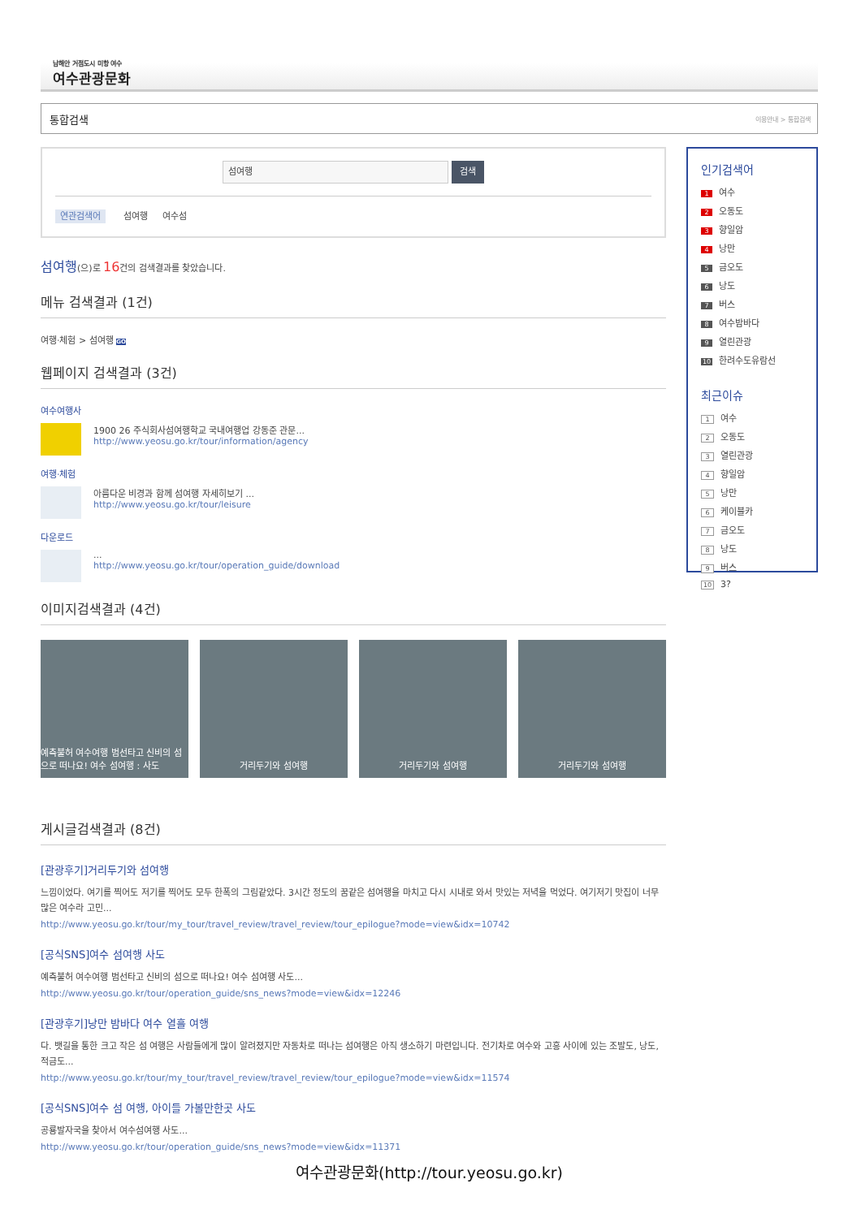남해안 거점도시 미항 여수
여수관광문화
통합검색 이용안내 > 통합검색
섬여행
검색
연관검색어 섬여행 여수섬
섬여행(으)로 16건의 검색결과를 찾았습니다.
메뉴 검색결과 (1건)
여행·체험 > 섬여행 GO
웹페이지 검색결과 (3건)
여수여행사
1900 26 주식회사섬여행학교 국내여행업 강동준 관문...
http://www.yeosu.go.kr/tour/information/agency
여행·체험
아름다운 비경과 함께 섬여행 자세히보기 ...
http://www.yeosu.go.kr/tour/leisure
다운로드
...
http://www.yeosu.go.kr/tour/operation_guide/download
이미지검색결과 (4건)
예측불허 여수여행 범선타고 신비의 섬으로 떠나요! 여수 섬여행 : 사도
거리두기와 섬여행 거리두기와 섬여행 거리두기와 섬여행
게시글검색결과 (8건)
[관광후기]거리두기와 섬여행
느낌이었다. 여기를 찍어도 저기를 찍어도 모두 한폭의 그림같았다. 3시간 정도의 꿈같은 섬여행을 마치고 다시 시내로 와서 맛있는 저녁을 먹었다. 여기저기 맛집이 너무 많은 여수라 고민...
http://www.yeosu.go.kr/tour/my_tour/travel_review/travel_review/tour_epilogue?mode=view&idx=10742
[공식SNS]여수 섬여행 사도
예측불허 여수여행 범선타고 신비의 섬으로 떠나요! 여수 섬여행 사도...
http://www.yeosu.go.kr/tour/operation_guide/sns_news?mode=view&idx=12246
[관광후기]낭만 밤바다 여수 열흘 여행
다. 뱃길을 통한 크고 작은 섬 여행은 사람들에게 많이 알려졌지만 자동차로 떠나는 섬여행은 아직 생소하기 마련입니다. 전기차로 여수와 고흥 사이에 있는 조발도, 낭도, 적금도...
http://www.yeosu.go.kr/tour/my_tour/travel_review/travel_review/tour_epilogue?mode=view&idx=11574
[공식SNS]여수 섬 여행, 아이들 가볼만한곳 사도
공룡발자국을 찾아서 여수섬여행 사도...
http://www.yeosu.go.kr/tour/operation_guide/sns_news?mode=view&idx=11371
인기검색어
1 여수
2 오동도
3 향일암
4 낭만
5 금오도
6 낭도
7 버스
8 여수밤바다
9 열린관광
10 한려수도유람선
최근이슈
1 여수
2 오동도
3 열린관광
4 향일암
5 낭만
6 케이블카
7 금오도
8 낭도
9 버스
10 3?
여수관광문화(http://tour.yeosu.go.kr)